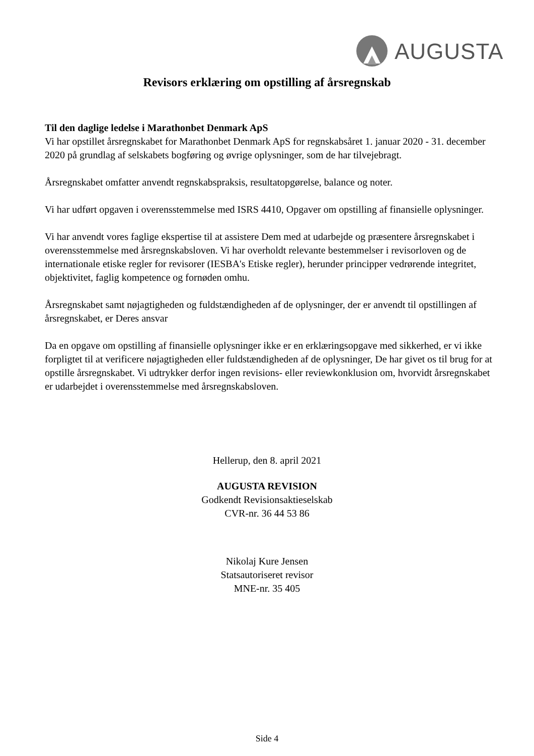AUGUSTA
Revisors erklæring om opstilling af årsregnskab
Til den daglige ledelse i Marathonbet Denmark ApS
Vi har opstillet årsregnskabet for Marathonbet Denmark ApS for regnskabsåret 1. januar 2020 - 31. december 2020 på grundlag af selskabets bogføring og øvrige oplysninger, som de har tilvejebragt.
Årsregnskabet omfatter anvendt regnskabspraksis, resultatopgørelse, balance og noter.
Vi har udført opgaven i overensstemmelse med ISRS 4410, Opgaver om opstilling af finansielle oplysninger.
Vi har anvendt vores faglige ekspertise til at assistere Dem med at udarbejde og præsentere årsregnskabet i overensstemmelse med årsregnskabsloven. Vi har overholdt relevante bestemmelser i revisorloven og de internationale etiske regler for revisorer (IESBA's Etiske regler), herunder principper vedrørende integritet, objektivitet, faglig kompetence og fornøden omhu.
Årsregnskabet samt nøjagtigheden og fuldstændigheden af de oplysninger, der er anvendt til opstillingen af årsregnskabet, er Deres ansvar
Da en opgave om opstilling af finansielle oplysninger ikke er en erklæringsopgave med sikkerhed, er vi ikke forpligtet til at verificere nøjagtigheden eller fuldstændigheden af de oplysninger, De har givet os til brug for at opstille årsregnskabet. Vi udtrykker derfor ingen revisions- eller reviewkonklusion om, hvorvidt årsregnskabet er udarbejdet i overensstemmelse med årsregnskabsloven.
Hellerup, den 8. april 2021
AUGUSTA REVISION
Godkendt Revisionsaktieselskab
CVR-nr. 36 44 53 86
Nikolaj Kure Jensen
Statsautoriseret revisor
MNE-nr. 35 405
Side 4